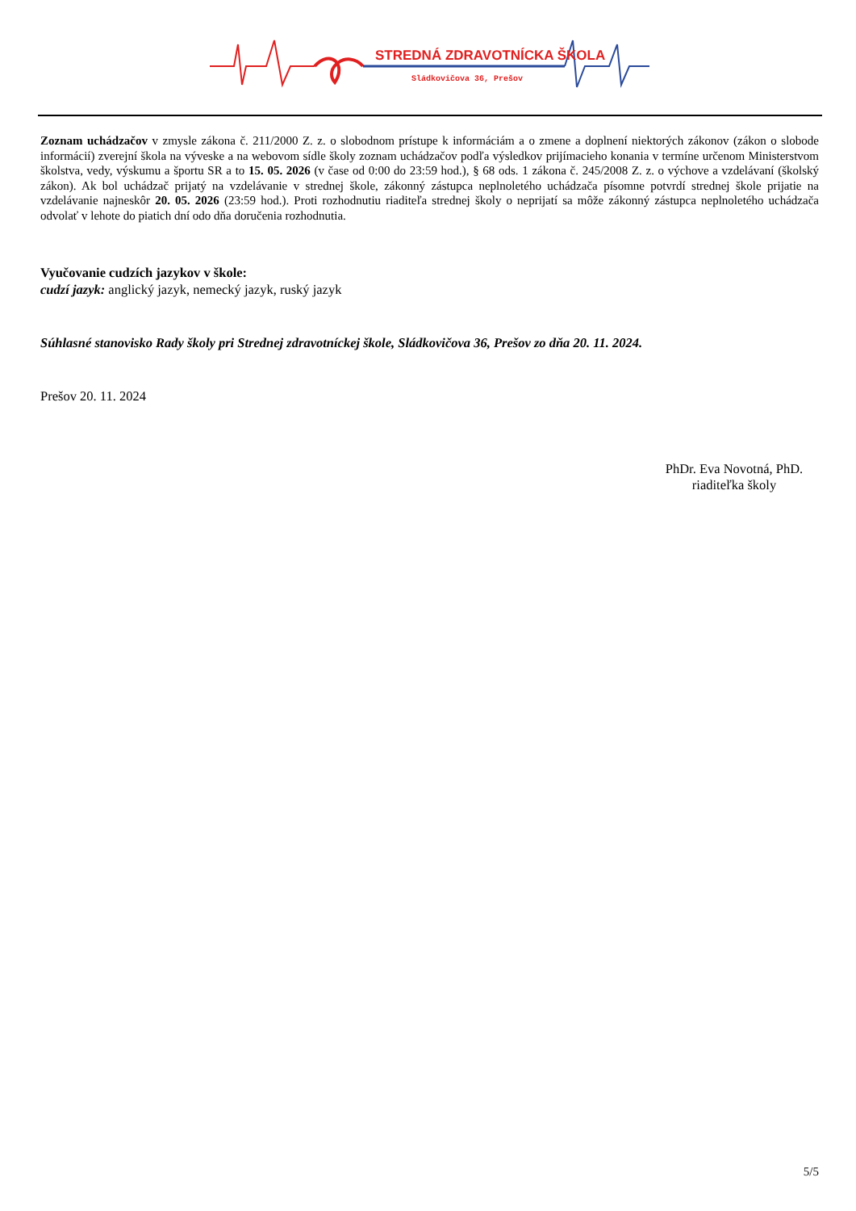STREDNÁ ZDRAVOTNÍCKA ŠKOLA
Sládkovičova 36, Prešov
Zoznam uchádzačov v zmysle zákona č. 211/2000 Z. z. o slobodnom prístupe k informáciám a o zmene a doplnení niektorých zákonov (zákon o slobode informácií) zverejní škola na výveske a na webovom sídle školy zoznam uchádzačov podľa výsledkov prijímacieho konania v termíne určenom Ministerstvom školstva, vedy, výskumu a športu SR a to 15. 05. 2026 (v čase od 0:00 do 23:59 hod.), § 68 ods. 1 zákona č. 245/2008 Z. z. o výchove a vzdelávaní (školský zákon). Ak bol uchádzač prijatý na vzdelávanie v strednej škole, zákonný zástupca neplnoletého uchádzača písomne potvrdí strednej škole prijatie na vzdelávanie najneskôr 20. 05. 2026 (23:59 hod.). Proti rozhodnutiu riaditeľa strednej školy o neprijatí sa môže zákonný zástupca neplnoletého uchádzača odvolať v lehote do piatich dní odo dňa doručenia rozhodnutia.
Vyučovanie cudzích jazykov v škole:
cudzí jazyk: anglický jazyk, nemecký jazyk, ruský jazyk
Súhlasné stanovisko Rady školy pri Strednej zdravotníckej škole, Sládkovičova 36, Prešov zo dňa 20. 11. 2024.
Prešov 20. 11. 2024
PhDr. Eva Novotná, PhD.
riaditeľka školy
5/5